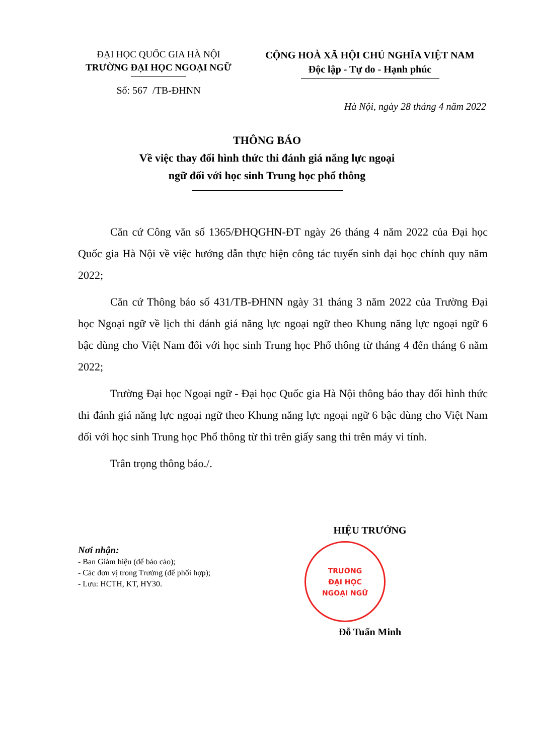ĐẠI HỌC QUỐC GIA HÀ NỘI
TRƯỜNG ĐẠI HỌC NGOẠI NGỮ
Số: 567 /TB-ĐHNN
CỘNG HOÀ XÃ HỘI CHỦ NGHĨA VIỆT NAM
Độc lập - Tự do - Hạnh phúc
Hà Nội, ngày 28 tháng 4 năm 2022
THÔNG BÁO
Về việc thay đổi hình thức thi đánh giá năng lực ngoại
ngữ đối với học sinh Trung học phổ thông
Căn cứ Công văn số 1365/ĐHQGHN-ĐT ngày 26 tháng 4 năm 2022 của Đại học Quốc gia Hà Nội về việc hướng dẫn thực hiện công tác tuyển sinh đại học chính quy năm 2022;
Căn cứ Thông báo số 431/TB-ĐHNN ngày 31 tháng 3 năm 2022 của Trường Đại học Ngoại ngữ về lịch thi đánh giá năng lực ngoại ngữ theo Khung năng lực ngoại ngữ 6 bậc dùng cho Việt Nam đối với học sinh Trung học Phổ thông từ tháng 4 đến tháng 6 năm 2022;
Trường Đại học Ngoại ngữ - Đại học Quốc gia Hà Nội thông báo thay đổi hình thức thi đánh giá năng lực ngoại ngữ theo Khung năng lực ngoại ngữ 6 bậc dùng cho Việt Nam đối với học sinh Trung học Phổ thông từ thi trên giấy sang thi trên máy vi tính.
Trân trọng thông báo./.
Nơi nhận:
- Ban Giám hiệu (để báo cáo);
- Các đơn vị trong Trường (để phối hợp);
- Lưu: HCTH, KT, HY30.
HIỆU TRƯỞNG
TRƯỜNG
ĐẠI HỌC
NGOẠI NGỮ
Đỗ Tuấn Minh